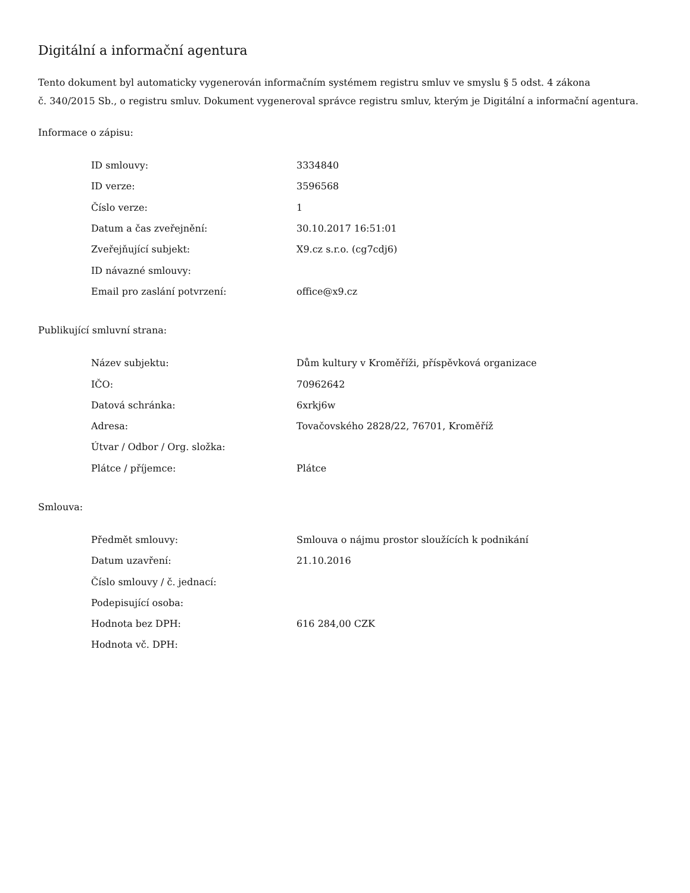Digitální a informační agentura
Tento dokument byl automaticky vygenerován informačním systémem registru smluv ve smyslu § 5 odst. 4 zákona
č. 340/2015 Sb., o registru smluv. Dokument vygeneroval správce registru smluv, kterým je Digitální a informační agentura.
Informace o zápisu:
| ID smlouvy: | 3334840 |
| ID verze: | 3596568 |
| Číslo verze: | 1 |
| Datum a čas zveřejnění: | 30.10.2017 16:51:01 |
| Zveřejňující subjekt: | X9.cz s.r.o. (cg7cdj6) |
| ID návazné smlouvy: | |
| Email pro zaslání potvrzení: | office@x9.cz |
Publikující smluvní strana:
| Název subjektu: | Dům kultury v Kroměříži, příspěvková organizace |
| IČO: | 70962642 |
| Datová schránka: | 6xrkj6w |
| Adresa: | Tovačovského 2828/22, 76701, Kroměříž |
| Útvar / Odbor / Org. složka: | |
| Plátce / příjemce: | Plátce |
Smlouva:
| Předmět smlouvy: | Smlouva o nájmu prostor sloužících k podnikání |
| Datum uzavření: | 21.10.2016 |
| Číslo smlouvy / č. jednací: | |
| Podepisující osoba: | |
| Hodnota bez DPH: | 616 284,00 CZK |
| Hodnota vč. DPH: | |